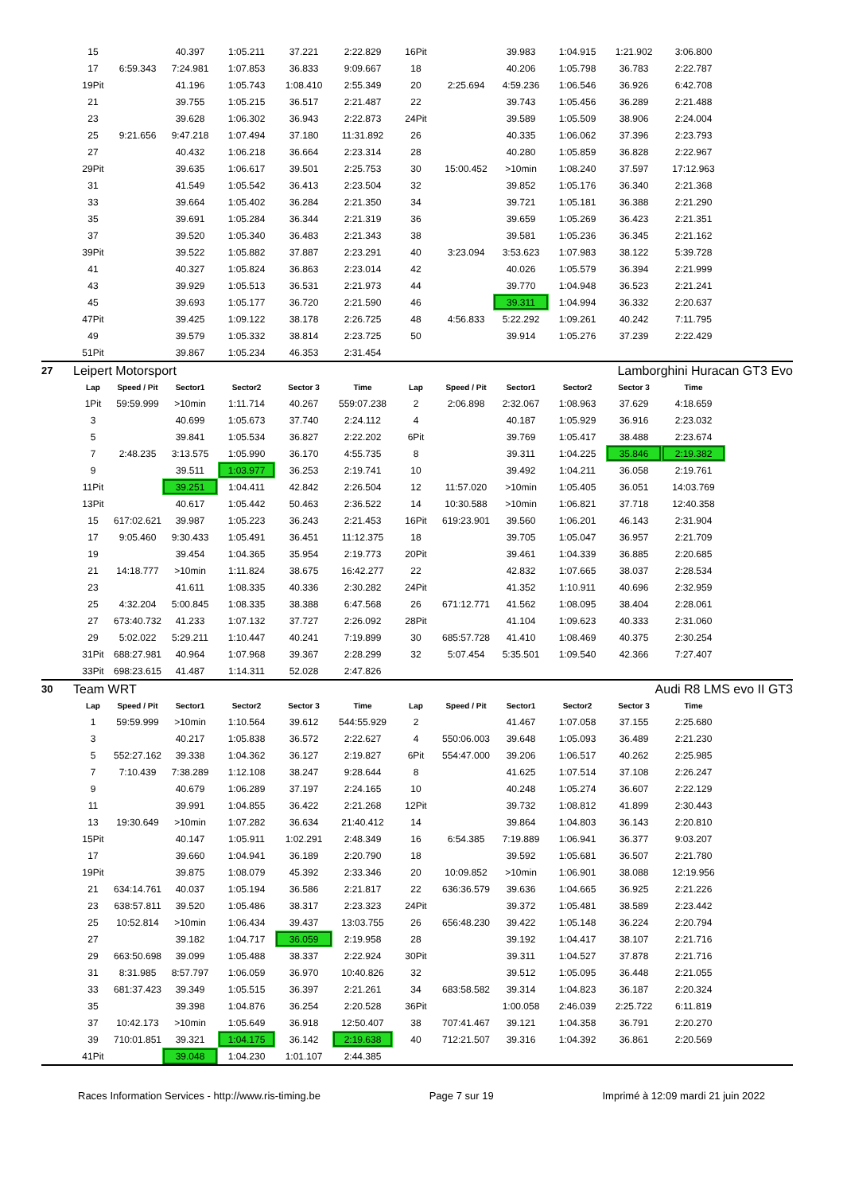| | 15 | | 40.397 | 1:05.211 | 37.221 | 2:22.829 | 16Pit | | 39.983 | 1:04.915 | 1:21.902 | 3:06.800 | |
| | 17 | 6:59.343 | 7:24.981 | 1:07.853 | 36.833 | 9:09.667 | 18 | | 40.206 | 1:05.798 | 36.783 | 2:22.787 | |
| | 19Pit | | 41.196 | 1:05.743 | 1:08.410 | 2:55.349 | 20 | 2:25.694 | 4:59.236 | 1:06.546 | 36.926 | 6:42.708 | |
| | 21 | | 39.755 | 1:05.215 | 36.517 | 2:21.487 | 22 | | 39.743 | 1:05.456 | 36.289 | 2:21.488 | |
| | 23 | | 39.628 | 1:06.302 | 36.943 | 2:22.873 | 24Pit | | 39.589 | 1:05.509 | 38.906 | 2:24.004 | |
| | 25 | 9:21.656 | 9:47.218 | 1:07.494 | 37.180 | 11:31.892 | 26 | | 40.335 | 1:06.062 | 37.396 | 2:23.793 | |
| | 27 | | 40.432 | 1:06.218 | 36.664 | 2:23.314 | 28 | | 40.280 | 1:05.859 | 36.828 | 2:22.967 | |
| | 29Pit | | 39.635 | 1:06.617 | 39.501 | 2:25.753 | 30 | 15:00.452 | >10min | 1:08.240 | 37.597 | 17:12.963 | |
| | 31 | | 41.549 | 1:05.542 | 36.413 | 2:23.504 | 32 | | 39.852 | 1:05.176 | 36.340 | 2:21.368 | |
| | 33 | | 39.664 | 1:05.402 | 36.284 | 2:21.350 | 34 | | 39.721 | 1:05.181 | 36.388 | 2:21.290 | |
| | 35 | | 39.691 | 1:05.284 | 36.344 | 2:21.319 | 36 | | 39.659 | 1:05.269 | 36.423 | 2:21.351 | |
| | 37 | | 39.520 | 1:05.340 | 36.483 | 2:21.343 | 38 | | 39.581 | 1:05.236 | 36.345 | 2:21.162 | |
| | 39Pit | | 39.522 | 1:05.882 | 37.887 | 2:23.291 | 40 | 3:23.094 | 3:53.623 | 1:07.983 | 38.122 | 5:39.728 | |
| | 41 | | 40.327 | 1:05.824 | 36.863 | 2:23.014 | 42 | | 40.026 | 1:05.579 | 36.394 | 2:21.999 | |
| | 43 | | 39.929 | 1:05.513 | 36.531 | 2:21.973 | 44 | | 39.770 | 1:04.948 | 36.523 | 2:21.241 | |
| | 45 | | 39.693 | 1:05.177 | 36.720 | 2:21.590 | 46 | | 39.311 | 1:04.994 | 36.332 | 2:20.637 | |
| | 47Pit | | 39.425 | 1:09.122 | 38.178 | 2:26.725 | 48 | 4:56.833 | 5:22.292 | 1:09.261 | 40.242 | 7:11.795 | |
| | 49 | | 39.579 | 1:05.332 | 38.814 | 2:23.725 | 50 | | 39.914 | 1:05.276 | 37.239 | 2:22.429 | |
| | 51Pit | | 39.867 | 1:05.234 | 46.353 | 2:31.454 | | | | | | | |
| 27 | Leipert Motorsport | | | | | | Lamborghini Huracan GT3 Evo | | | | | | |
| | Lap | Speed / Pit | Sector1 | Sector2 | Sector 3 | Time | Lap | Speed / Pit | Sector1 | Sector2 | Sector 3 | Time | |
| | 1Pit | 59:59.999 | >10min | 1:11.714 | 40.267 | 559:07.238 | 2 | 2:06.898 | 2:32.067 | 1:08.963 | 37.629 | 4:18.659 | |
| | 3 | | 40.699 | 1:05.673 | 37.740 | 2:24.112 | 4 | | 40.187 | 1:05.929 | 36.916 | 2:23.032 | |
| | 5 | | 39.841 | 1:05.534 | 36.827 | 2:22.202 | 6Pit | | 39.769 | 1:05.417 | 38.488 | 2:23.674 | |
| | 7 | 2:48.235 | 3:13.575 | 1:05.990 | 36.170 | 4:55.735 | 8 | | 39.311 | 1:04.225 | 35.846 | 2:19.382 | |
| | 9 | | 39.511 | 1:03.977 | 36.253 | 2:19.741 | 10 | | 39.492 | 1:04.211 | 36.058 | 2:19.761 | |
| | 11Pit | | 39.251 | 1:04.411 | 42.842 | 2:26.504 | 12 | 11:57.020 | >10min | 1:05.405 | 36.051 | 14:03.769 | |
| | 13Pit | | 40.617 | 1:05.442 | 50.463 | 2:36.522 | 14 | 10:30.588 | >10min | 1:06.821 | 37.718 | 12:40.358 | |
| | 15 | 617:02.621 | 39.987 | 1:05.223 | 36.243 | 2:21.453 | 16Pit | 619:23.901 | 39.560 | 1:06.201 | 46.143 | 2:31.904 | |
| | 17 | 9:05.460 | 9:30.433 | 1:05.491 | 36.451 | 11:12.375 | 18 | | 39.705 | 1:05.047 | 36.957 | 2:21.709 | |
| | 19 | | 39.454 | 1:04.365 | 35.954 | 2:19.773 | 20Pit | | 39.461 | 1:04.339 | 36.885 | 2:20.685 | |
| | 21 | 14:18.777 | >10min | 1:11.824 | 38.675 | 16:42.277 | 22 | | 42.832 | 1:07.665 | 38.037 | 2:28.534 | |
| | 23 | | 41.611 | 1:08.335 | 40.336 | 2:30.282 | 24Pit | | 41.352 | 1:10.911 | 40.696 | 2:32.959 | |
| | 25 | 4:32.204 | 5:00.845 | 1:08.335 | 38.388 | 6:47.568 | 26 | 671:12.771 | 41.562 | 1:08.095 | 38.404 | 2:28.061 | |
| | 27 | 673:40.732 | 41.233 | 1:07.132 | 37.727 | 2:26.092 | 28Pit | | 41.104 | 1:09.623 | 40.333 | 2:31.060 | |
| | 29 | 5:02.022 | 5:29.211 | 1:10.447 | 40.241 | 7:19.899 | 30 | 685:57.728 | 41.410 | 1:08.469 | 40.375 | 2:30.254 | |
| | 31Pit | 688:27.981 | 40.964 | 1:07.968 | 39.367 | 2:28.299 | 32 | 5:07.454 | 5:35.501 | 1:09.540 | 42.366 | 7:27.407 | |
| | 33Pit | 698:23.615 | 41.487 | 1:14.311 | 52.028 | 2:47.826 | | | | | | | |
| 30 | Team WRT | | | | | | Audi R8 LMS evo II GT3 | | | | | | |
| | Lap | Speed / Pit | Sector1 | Sector2 | Sector 3 | Time | Lap | Speed / Pit | Sector1 | Sector2 | Sector 3 | Time | |
| | 1 | 59:59.999 | >10min | 1:10.564 | 39.612 | 544:55.929 | 2 | | 41.467 | 1:07.058 | 37.155 | 2:25.680 | |
| | 3 | | 40.217 | 1:05.838 | 36.572 | 2:22.627 | 4 | 550:06.003 | 39.648 | 1:05.093 | 36.489 | 2:21.230 | |
| | 5 | 552:27.162 | 39.338 | 1:04.362 | 36.127 | 2:19.827 | 6Pit | 554:47.000 | 39.206 | 1:06.517 | 40.262 | 2:25.985 | |
| | 7 | 7:10.439 | 7:38.289 | 1:12.108 | 38.247 | 9:28.644 | 8 | | 41.625 | 1:07.514 | 37.108 | 2:26.247 | |
| | 9 | | 40.679 | 1:06.289 | 37.197 | 2:24.165 | 10 | | 40.248 | 1:05.274 | 36.607 | 2:22.129 | |
| | 11 | | 39.991 | 1:04.855 | 36.422 | 2:21.268 | 12Pit | | 39.732 | 1:08.812 | 41.899 | 2:30.443 | |
| | 13 | 19:30.649 | >10min | 1:07.282 | 36.634 | 21:40.412 | 14 | | 39.864 | 1:04.803 | 36.143 | 2:20.810 | |
| | 15Pit | | 40.147 | 1:05.911 | 1:02.291 | 2:48.349 | 16 | 6:54.385 | 7:19.889 | 1:06.941 | 36.377 | 9:03.207 | |
| | 17 | | 39.660 | 1:04.941 | 36.189 | 2:20.790 | 18 | | 39.592 | 1:05.681 | 36.507 | 2:21.780 | |
| | 19Pit | | 39.875 | 1:08.079 | 45.392 | 2:33.346 | 20 | 10:09.852 | >10min | 1:06.901 | 38.088 | 12:19.956 | |
| | 21 | 634:14.761 | 40.037 | 1:05.194 | 36.586 | 2:21.817 | 22 | 636:36.579 | 39.636 | 1:04.665 | 36.925 | 2:21.226 | |
| | 23 | 638:57.811 | 39.520 | 1:05.486 | 38.317 | 2:23.323 | 24Pit | | 39.372 | 1:05.481 | 38.589 | 2:23.442 | |
| | 25 | 10:52.814 | >10min | 1:06.434 | 39.437 | 13:03.755 | 26 | 656:48.230 | 39.422 | 1:05.148 | 36.224 | 2:20.794 | |
| | 27 | | 39.182 | 1:04.717 | 36.059 | 2:19.958 | 28 | | 39.192 | 1:04.417 | 38.107 | 2:21.716 | |
| | 29 | 663:50.698 | 39.099 | 1:05.488 | 38.337 | 2:22.924 | 30Pit | | 39.311 | 1:04.527 | 37.878 | 2:21.716 | |
| | 31 | 8:31.985 | 8:57.797 | 1:06.059 | 36.970 | 10:40.826 | 32 | | 39.512 | 1:05.095 | 36.448 | 2:21.055 | |
| | 33 | 681:37.423 | 39.349 | 1:05.515 | 36.397 | 2:21.261 | 34 | 683:58.582 | 39.314 | 1:04.823 | 36.187 | 2:20.324 | |
| | 35 | | 39.398 | 1:04.876 | 36.254 | 2:20.528 | 36Pit | | 1:00.058 | 2:46.039 | 2:25.722 | 6:11.819 | |
| | 37 | 10:42.173 | >10min | 1:05.649 | 36.918 | 12:50.407 | 38 | 707:41.467 | 39.121 | 1:04.358 | 36.791 | 2:20.270 | |
| | 39 | 710:01.851 | 39.321 | 1:04.175 | 36.142 | 2:19.638 | 40 | 712:21.507 | 39.316 | 1:04.392 | 36.861 | 2:20.569 | |
| | 41Pit | | 39.048 | 1:04.230 | 1:01.107 | 2:44.385 | | | | | | | |
Races Information Services - http://www.ris-timing.be Page 7 sur 19 Imprimé à 12:09 mardi 21 juin 2022